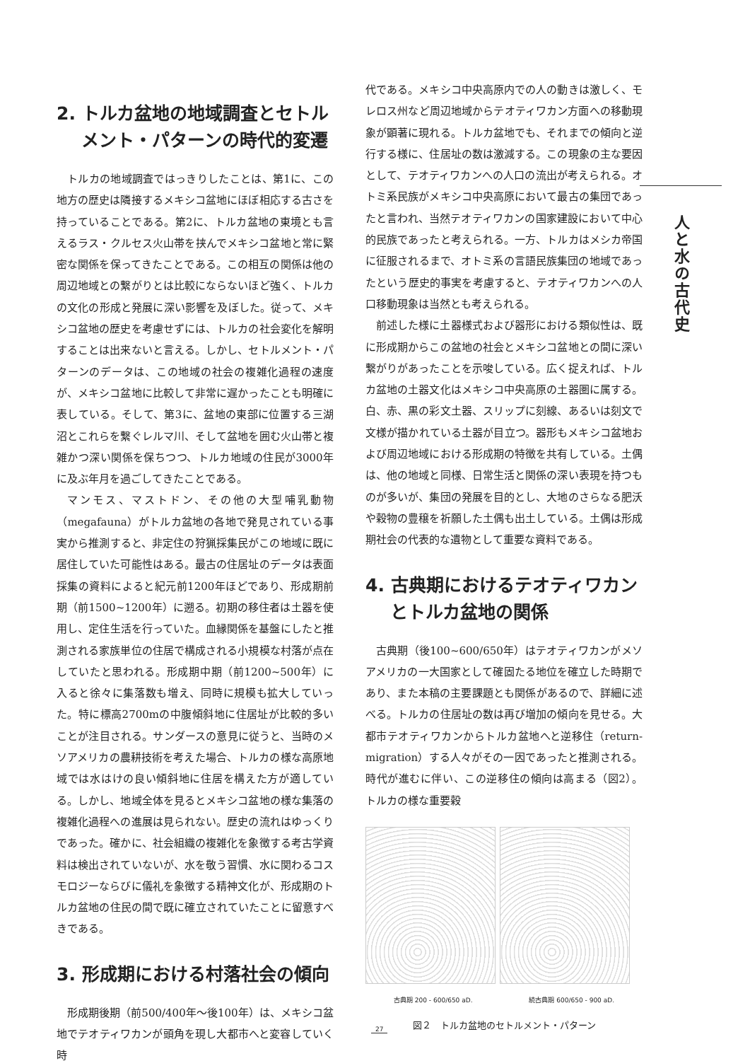2. トルカ盆地の地域調査とセトル
メント・パターンの時代的変遷
トルカの地域調査ではっきりしたことは、第1に、この地方の歴史は隣接するメキシコ盆地にほぼ相応する古さを持っていることである。第2に、トルカ盆地の東境とも言えるラス・クルセス火山帯を挟んでメキシコ盆地と常に緊密な関係を保ってきたことである。この相互の関係は他の周辺地域との繋がりとは比較にならないほど強く、トルカの文化の形成と発展に深い影響を及ぼした。従って、メキシコ盆地の歴史を考慮せずには、トルカの社会変化を解明することは出来ないと言える。しかし、セトルメント・パターンのデータは、この地域の社会の複雑化過程の速度が、メキシコ盆地に比較して非常に遅かったことも明確に表している。そして、第3に、盆地の東部に位置する三湖沼とこれらを繋ぐレルマ川、そして盆地を囲む火山帯と複雑かつ深い関係を保ちつつ、トルカ地域の住民が3000年に及ぶ年月を過ごしてきたことである。
マンモス、マストドン、その他の大型哺乳動物（megafauna）がトルカ盆地の各地で発見されている事実から推測すると、非定住の狩猟採集民がこの地域に既に居住していた可能性はある。最古の住居址のデータは表面採集の資料によると紀元前1200年ほどであり、形成期前期（前1500~1200年）に遡る。初期の移住者は土器を使用し、定住生活を行っていた。血縁関係を基盤にしたと推測される家族単位の住居で構成される小規模な村落が点在していたと思われる。形成期中期（前1200~500年）に入ると徐々に集落数も増え、同時に規模も拡大していった。特に標高2700mの中腹傾斜地に住居址が比較的多いことが注目される。サンダースの意見に従うと、当時のメソアメリカの農耕技術を考えた場合、トルカの様な高原地域では水はけの良い傾斜地に住居を構えた方が適している。しかし、地域全体を見るとメキシコ盆地の様な集落の複雑化過程への進展は見られない。歴史の流れはゆっくりであった。確かに、社会組織の複雑化を象徴する考古学資料は検出されていないが、水を敬う習慣、水に関わるコスモロジーならびに儀礼を象徴する精神文化が、形成期のトルカ盆地の住民の間で既に確立されていたことに留意すべきである。
3. 形成期における村落社会の傾向
形成期後期（前500/400年～後100年）は、メキシコ盆地でテオティワカンが頭角を現し大都市へと変容していく時
代である。メキシコ中央高原内での人の動きは激しく、モレロス州など周辺地域からテオティワカン方面への移動現象が顕著に現れる。トルカ盆地でも、それまでの傾向と逆行する様に、住居址の数は激減する。この現象の主な要因として、テオティワカンへの人口の流出が考えられる。オトミ系民族がメキシコ中央高原において最古の集団であったと言われ、当然テオティワカンの国家建設において中心的民族であったと考えられる。一方、トルカはメシカ帝国に征服されるまで、オトミ系の言語民族集団の地域であったという歴史的事実を考慮すると、テオティワカンへの人口移動現象は当然とも考えられる。
前述した様に土器様式および器形における類似性は、既に形成期からこの盆地の社会とメキシコ盆地との間に深い繋がりがあったことを示唆している。広く捉えれば、トルカ盆地の土器文化はメキシコ中央高原の土器圏に属する。白、赤、黒の彩文土器、スリップに刻線、あるいは刻文で文様が描かれている土器が目立つ。器形もメキシコ盆地および周辺地域における形成期の特徴を共有している。土偶は、他の地域と同様、日常生活と関係の深い表現を持つものが多いが、集団の発展を目的とし、大地のさらなる肥沃や穀物の豊穣を祈願した土偶も出土している。土偶は形成期社会の代表的な遺物として重要な資料である。
4. 古典期におけるテオティワカン
とトルカ盆地の関係
古典期（後100~600/650年）はテオティワカンがメソアメリカの一大国家として確固たる地位を確立した時期であり、また本稿の主要課題とも関係があるので、詳細に述べる。トルカの住居址の数は再び増加の傾向を見せる。大都市テオティワカンからトルカ盆地へと逆移住（return-migration）する人々がその一因であったと推測される。時代が進むに伴い、この逆移住の傾向は高まる（図2）。トルカの様な重要穀
古典期 200 - 600/650 aD. 続古典期 600/650 - 900 aD.
図２　トルカ盆地のセトルメント・パターン
人と水の古代史
27